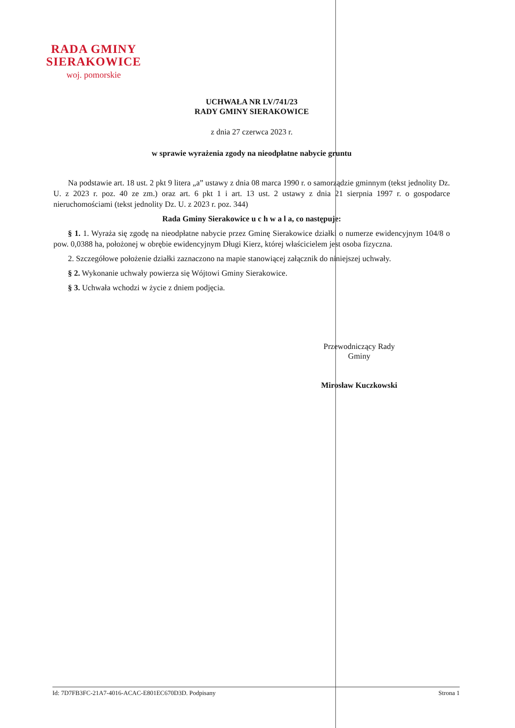RADA GMINY
SIERAKOWICE
woj. pomorskie
UCHWAŁA NR LV/741/23
RADY GMINY SIERAKOWICE
z dnia 27 czerwca 2023 r.
w sprawie wyrażenia zgody na nieodpłatne nabycie gruntu
Na podstawie art. 18 ust. 2 pkt 9 litera „a” ustawy z dnia 08 marca 1990 r. o samorządzie gminnym (tekst jednolity Dz. U. z 2023 r. poz. 40 ze zm.) oraz art. 6 pkt 1 i art. 13 ust. 2 ustawy z dnia 21 sierpnia 1997 r. o gospodarce nieruchomościami (tekst jednolity Dz. U. z 2023 r. poz. 344)
Rada Gminy Sierakowice u c h w a l a, co następuje:
§ 1. 1. Wyraża się zgodę na nieodpłatne nabycie przez Gminę Sierakowice działki o numerze ewidencyjnym 104/8 o pow. 0,0388 ha, położonej w obrębie ewidencyjnym Długi Kierz, której właścicielem jest osoba fizyczna.
2. Szczegółowe położenie działki zaznaczono na mapie stanowiącej załącznik do niniejszej uchwały.
§ 2. Wykonanie uchwały powierza się Wójtowi Gminy Sierakowice.
§ 3. Uchwała wchodzi w życie z dniem podjęcia.
Przewodniczący Rady
Gminy
Mirosław Kuczkowski
Id: 7D7FB3FC-21A7-4016-ACAC-E801EC670D3D. Podpisany Strona 1